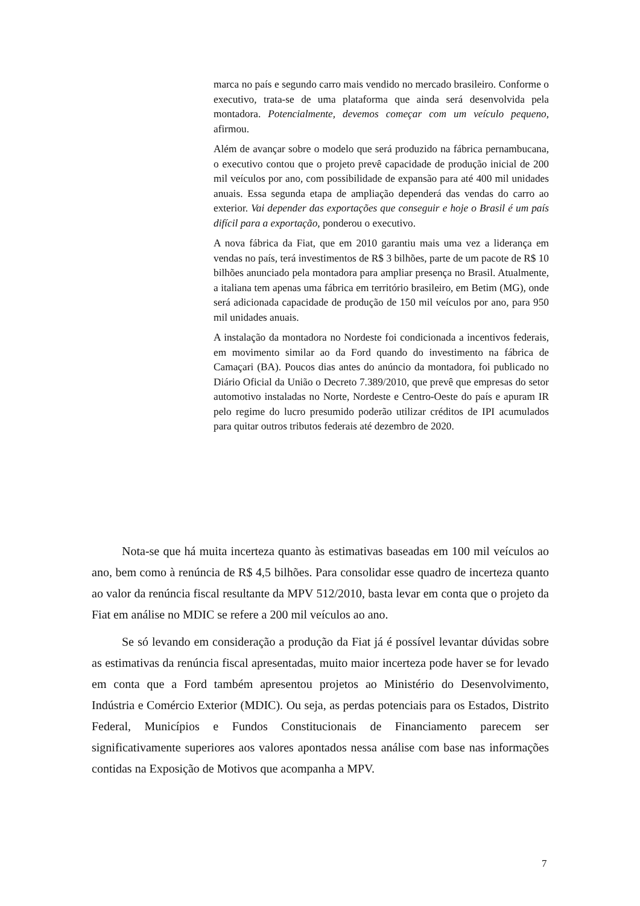marca no país e segundo carro mais vendido no mercado brasileiro. Conforme o executivo, trata-se de uma plataforma que ainda será desenvolvida pela montadora. Potencialmente, devemos começar com um veículo pequeno, afirmou.
Além de avançar sobre o modelo que será produzido na fábrica pernambucana, o executivo contou que o projeto prevê capacidade de produção inicial de 200 mil veículos por ano, com possibilidade de expansão para até 400 mil unidades anuais. Essa segunda etapa de ampliação dependerá das vendas do carro ao exterior. Vai depender das exportações que conseguir e hoje o Brasil é um país difícil para a exportação, ponderou o executivo.
A nova fábrica da Fiat, que em 2010 garantiu mais uma vez a liderança em vendas no país, terá investimentos de R$ 3 bilhões, parte de um pacote de R$ 10 bilhões anunciado pela montadora para ampliar presença no Brasil. Atualmente, a italiana tem apenas uma fábrica em território brasileiro, em Betim (MG), onde será adicionada capacidade de produção de 150 mil veículos por ano, para 950 mil unidades anuais.
A instalação da montadora no Nordeste foi condicionada a incentivos federais, em movimento similar ao da Ford quando do investimento na fábrica de Camaçari (BA). Poucos dias antes do anúncio da montadora, foi publicado no Diário Oficial da União o Decreto 7.389/2010, que prevê que empresas do setor automotivo instaladas no Norte, Nordeste e Centro-Oeste do país e apuram IR pelo regime do lucro presumido poderão utilizar créditos de IPI acumulados para quitar outros tributos federais até dezembro de 2020.
Nota-se que há muita incerteza quanto às estimativas baseadas em 100 mil veículos ao ano, bem como à renúncia de R$ 4,5 bilhões. Para consolidar esse quadro de incerteza quanto ao valor da renúncia fiscal resultante da MPV 512/2010, basta levar em conta que o projeto da Fiat em análise no MDIC se refere a 200 mil veículos ao ano.
Se só levando em consideração a produção da Fiat já é possível levantar dúvidas sobre as estimativas da renúncia fiscal apresentadas, muito maior incerteza pode haver se for levado em conta que a Ford também apresentou projetos ao Ministério do Desenvolvimento, Indústria e Comércio Exterior (MDIC). Ou seja, as perdas potenciais para os Estados, Distrito Federal, Municípios e Fundos Constitucionais de Financiamento parecem ser significativamente superiores aos valores apontados nessa análise com base nas informações contidas na Exposição de Motivos que acompanha a MPV.
7